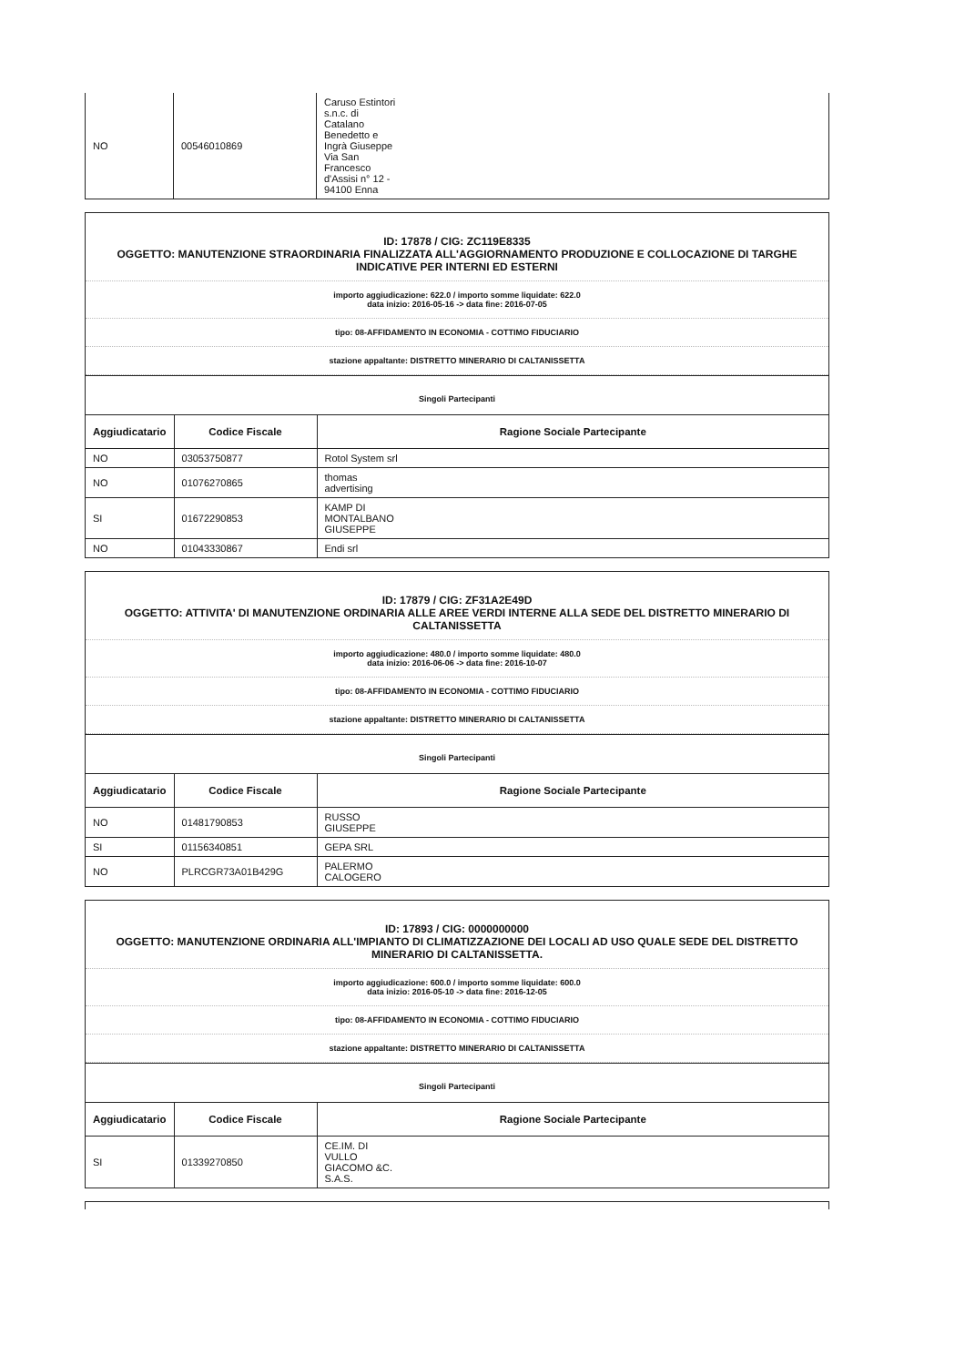| NO | 00546010869 | Caruso Estintori s.n.c. di Catalano Benedetto e Ingrà Giuseppe Via San Francesco d'Assisi n° 12 - 94100 Enna |
ID: 17878 / CIG: ZC119E8335
OGGETTO: MANUTENZIONE STRAORDINARIA FINALIZZATA ALL'AGGIORNAMENTO PRODUZIONE E COLLOCAZIONE DI TARGHE INDICATIVE PER INTERNI ED ESTERNI
importo aggiudicazione: 622.0 / importo somme liquidate: 622.0
data inizio: 2016-05-16 -> data fine: 2016-07-05
tipo: 08-AFFIDAMENTO IN ECONOMIA - COTTIMO FIDUCIARIO
stazione appaltante: DISTRETTO MINERARIO DI CALTANISSETTA
Singoli Partecipanti
| Aggiudicatario | Codice Fiscale | Ragione Sociale Partecipante |
| --- | --- | --- |
| NO | 03053750877 | Rotol System srl |
| NO | 01076270865 | thomas advertising |
| SI | 01672290853 | KAMP DI MONTALBANO GIUSEPPE |
| NO | 01043330867 | Endi srl |
ID: 17879 / CIG: ZF31A2E49D
OGGETTO: ATTIVITA' DI MANUTENZIONE ORDINARIA ALLE AREE VERDI INTERNE ALLA SEDE DEL DISTRETTO MINERARIO DI CALTANISSETTA
importo aggiudicazione: 480.0 / importo somme liquidate: 480.0
data inizio: 2016-06-06 -> data fine: 2016-10-07
tipo: 08-AFFIDAMENTO IN ECONOMIA - COTTIMO FIDUCIARIO
stazione appaltante: DISTRETTO MINERARIO DI CALTANISSETTA
Singoli Partecipanti
| Aggiudicatario | Codice Fiscale | Ragione Sociale Partecipante |
| --- | --- | --- |
| NO | 01481790853 | RUSSO GIUSEPPE |
| SI | 01156340851 | GEPA SRL |
| NO | PLRCGR73A01B429G | PALERMO CALOGERO |
ID: 17893 / CIG: 0000000000
OGGETTO: MANUTENZIONE ORDINARIA ALL'IMPIANTO DI CLIMATIZZAZIONE DEI LOCALI AD USO QUALE SEDE DEL DISTRETTO MINERARIO DI CALTANISSETTA.
importo aggiudicazione: 600.0 / importo somme liquidate: 600.0
data inizio: 2016-05-10 -> data fine: 2016-12-05
tipo: 08-AFFIDAMENTO IN ECONOMIA - COTTIMO FIDUCIARIO
stazione appaltante: DISTRETTO MINERARIO DI CALTANISSETTA
Singoli Partecipanti
| Aggiudicatario | Codice Fiscale | Ragione Sociale Partecipante |
| --- | --- | --- |
| SI | 01339270850 | CE.IM. DI VULLO GIACOMO &C. S.A.S. |